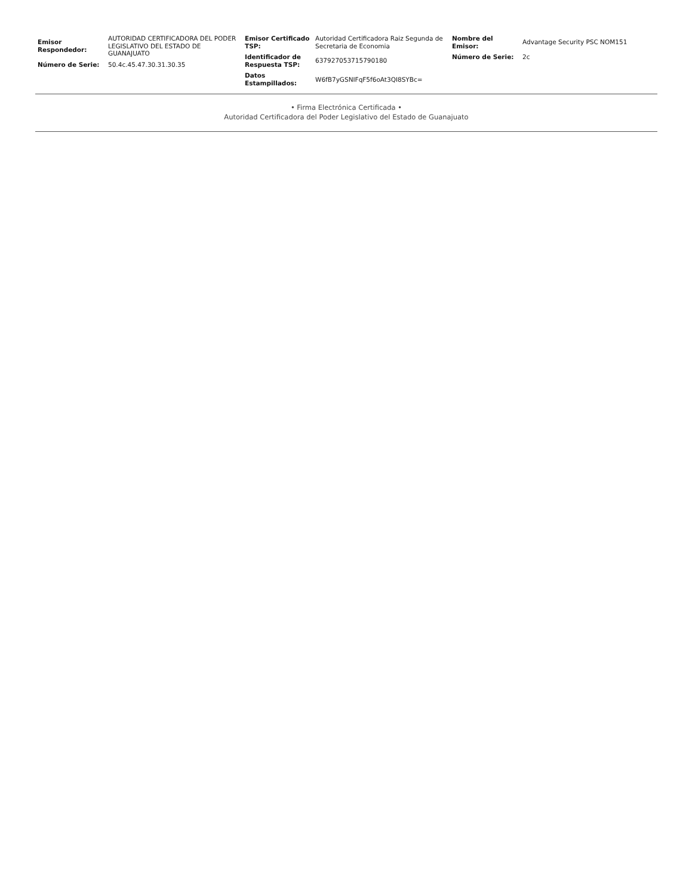| Emisor Respondedor: | AUTORIDAD CERTIFICADORA DEL PODER LEGISLATIVO DEL ESTADO DE GUANAJUATO |
| Número de Serie: | 50.4c.45.47.30.31.30.35 |
| Emisor Certificado TSP: | Autoridad Certificadora Raiz Segunda de Secretaria de Economia |
| Identificador de Respuesta TSP: | 637927053715790180 |
| Datos Estampillados: | W6fB7yGSNIFqF5f6oAt3QI8SYBc= |
| Nombre del Emisor: | Advantage Security PSC NOM151 |
| Número de Serie: | 2c |
• Firma Electrónica Certificada •
Autoridad Certificadora del Poder Legislativo del Estado de Guanajuato